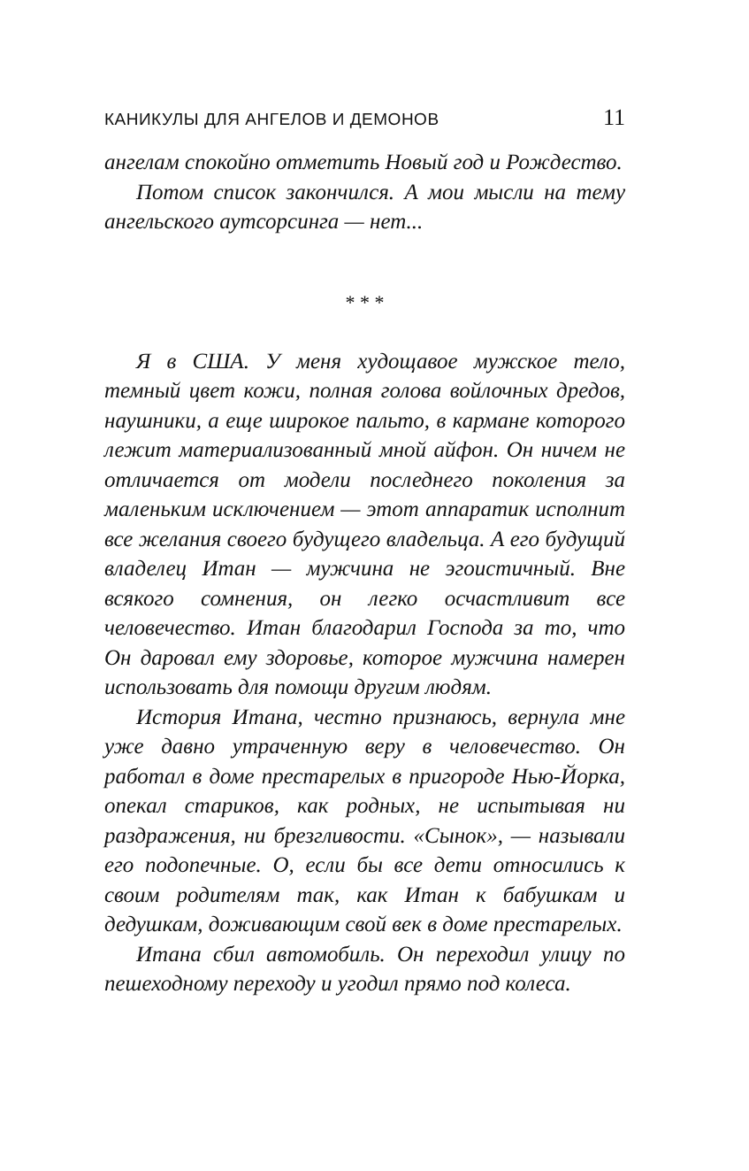КАНИКУЛЫ ДЛЯ АНГЕЛОВ И ДЕМОНОВ 11
ангелам спокойно отметить Новый год и Рождество.
Потом список закончился. А мои мысли на тему ангельского аутсорсинга — нет...
* * *
Я в США. У меня худощавое мужское тело, темный цвет кожи, полная голова войлочных дредов, наушники, а еще широкое пальто, в кармане которого лежит материализованный мной айфон. Он ничем не отличается от модели последнего поколения за маленьким исключением — этот аппаратик исполнит все желания своего будущего владельца. А его будущий владелец Итан — мужчина не эгоистичный. Вне всякого сомнения, он легко осчастливит все человечество. Итан благодарил Господа за то, что Он даровал ему здоровье, которое мужчина намерен использовать для помощи другим людям.
История Итана, честно признаюсь, вернула мне уже давно утраченную веру в человечество. Он работал в доме престарелых в пригороде Нью-Йорка, опекал стариков, как родных, не испытывая ни раздражения, ни брезгливости. «Сынок», — называли его подопечные. О, если бы все дети относились к своим родителям так, как Итан к бабушкам и дедушкам, доживающим свой век в доме престарелых.
Итана сбил автомобиль. Он переходил улицу по пешеходному переходу и угодил прямо под колеса.